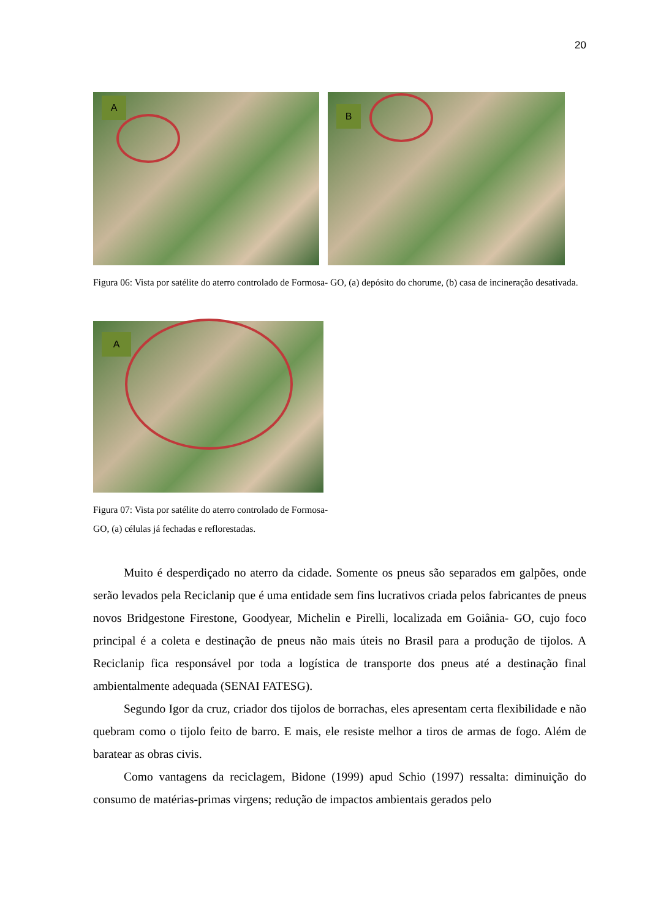20
A
B
Figura 06: Vista por satélite do aterro controlado de Formosa- GO, (a) depósito do chorume, (b) casa de incineração desativada.
A
Figura 07: Vista por satélite do aterro controlado de Formosa- GO, (a) células já fechadas e reflorestadas.
Muito é desperdiçado no aterro da cidade. Somente os pneus são separados em galpões, onde serão levados pela Reciclanip que é uma entidade sem fins lucrativos criada pelos fabricantes de pneus novos Bridgestone Firestone, Goodyear, Michelin e Pirelli, localizada em Goiânia- GO, cujo foco principal é a coleta e destinação de pneus não mais úteis no Brasil para a produção de tijolos. A Reciclanip fica responsável por toda a logística de transporte dos pneus até a destinação final ambientalmente adequada (SENAI FATESG).
Segundo Igor da cruz, criador dos tijolos de borrachas, eles apresentam certa flexibilidade e não quebram como o tijolo feito de barro. E mais, ele resiste melhor a tiros de armas de fogo. Além de baratear as obras civis.
Como vantagens da reciclagem, Bidone (1999) apud Schio (1997) ressalta: diminuição do consumo de matérias-primas virgens; redução de impactos ambientais gerados pelo